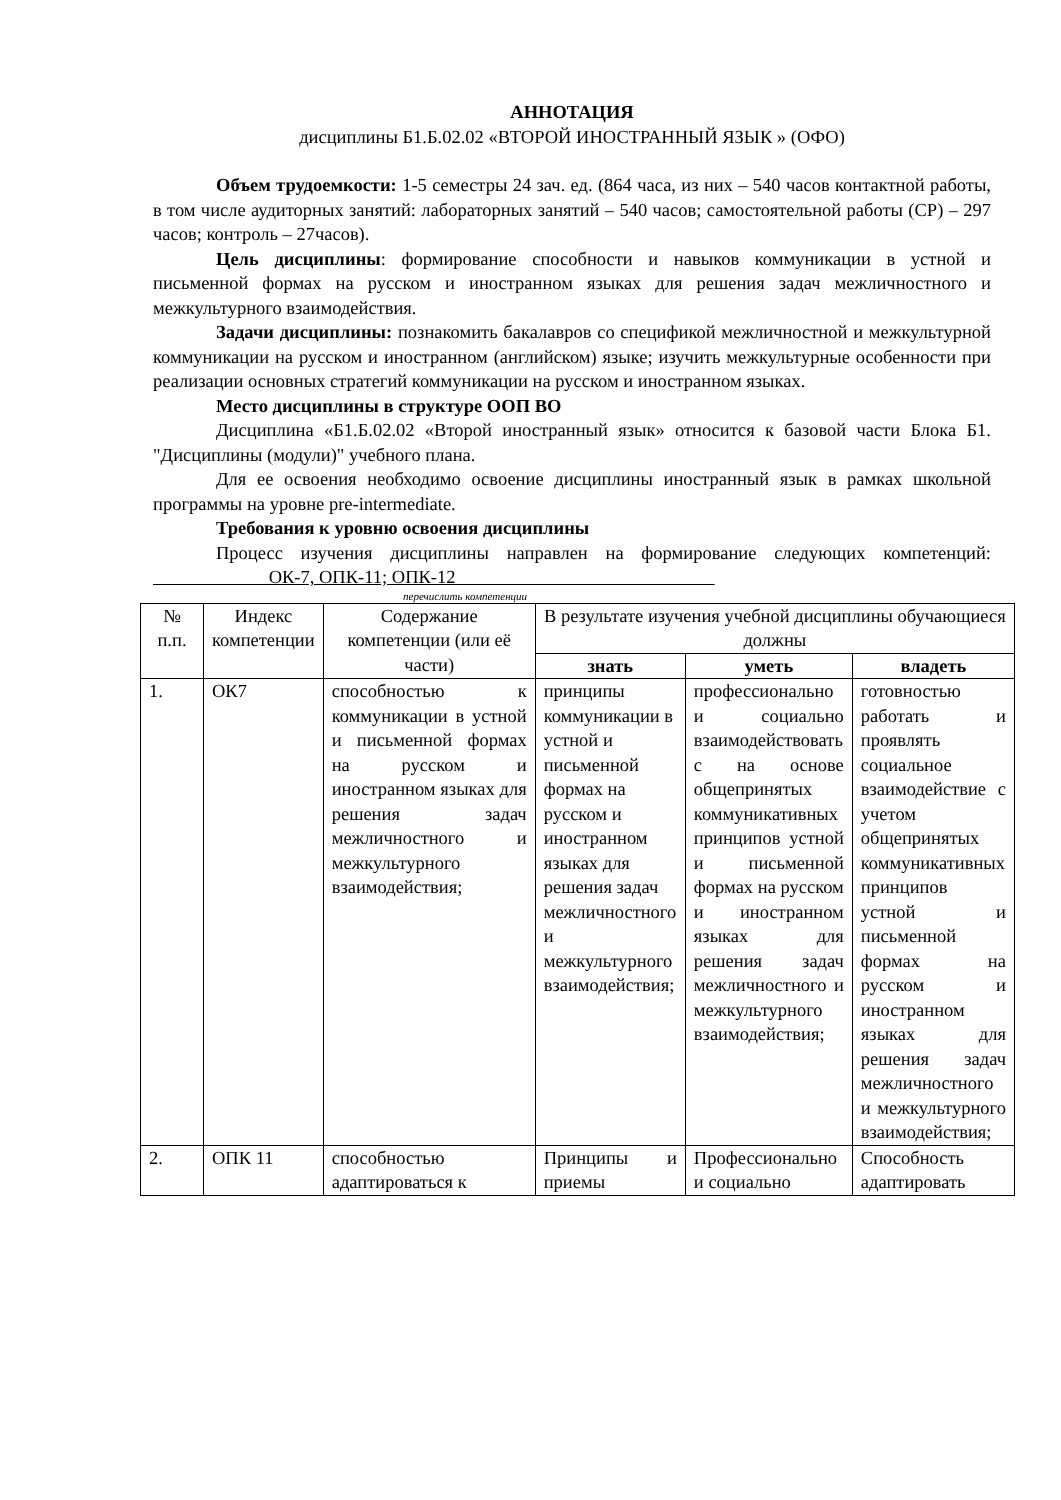АННОТАЦИЯ
дисциплины Б1.Б.02.02 «ВТОРОЙ ИНОСТРАННЫЙ ЯЗЫК » (ОФО)
Объем трудоемкости: 1-5 семестры 24 зач. ед. (864 часа, из них – 540 часов контактной работы, в том числе аудиторных занятий: лабораторных занятий – 540 часов; самостоятельной работы (СР) – 297 часов; контроль – 27часов).
Цель дисциплины: формирование способности и навыков коммуникации в устной и письменной формах на русском и иностранном языках для решения задач межличностного и межкультурного взаимодействия.
Задачи дисциплины: познакомить бакалавров со спецификой межличностной и межкультурной коммуникации на русском и иностранном (английском) языке; изучить межкультурные особенности при реализации основных стратегий коммуникации на русском и иностранном языках.
Место дисциплины в структуре ООП ВО
Дисциплина «Б1.Б.02.02 «Второй иностранный язык» относится к базовой части Блока Б1. "Дисциплины (модули)" учебного плана.
Для ее освоения необходимо освоение дисциплины иностранный язык в рамках школьной программы на уровне pre-intermediate.
Требования к уровню освоения дисциплины
Процесс изучения дисциплины направлен на формирование следующих компетенций: ОК-7, ОПК-11; ОПК-12
перечислить компетенции
| № п.п. | Индекс компетенции | Содержание компетенции (или её части) | В результате изучения учебной дисциплины обучающиеся должны | | |
| --- | --- | --- | --- | --- | --- |
| | | | знать | уметь | владеть |
| 1. | ОК7 | способностью к коммуникации в устной и письменной формах на русском и иностранном языках для решения задач межличностного и межкультурного взаимодействия; | принципы коммуникации в устной и письменной формах на русском и иностранном языках для решения задач межличностного и межкультурного взаимодействия; | профессионально и социально взаимодействовать с на основе общепринятых коммуникативных принципов устной и письменной формах на русском и иностранном языках для решения задач межличностного и межкультурного взаимодействия; | готовностью работать и проявлять социальное взаимодействие с учетом общепринятых коммуникативных принципов устной и письменной формах на русском и иностранном языках для решения задач межличностного и межкультурного взаимодействия; |
| 2. | ОПК 11 | способностью адаптироваться к | Принципы и приемы | Профессионально и социально | Способность адаптировать |